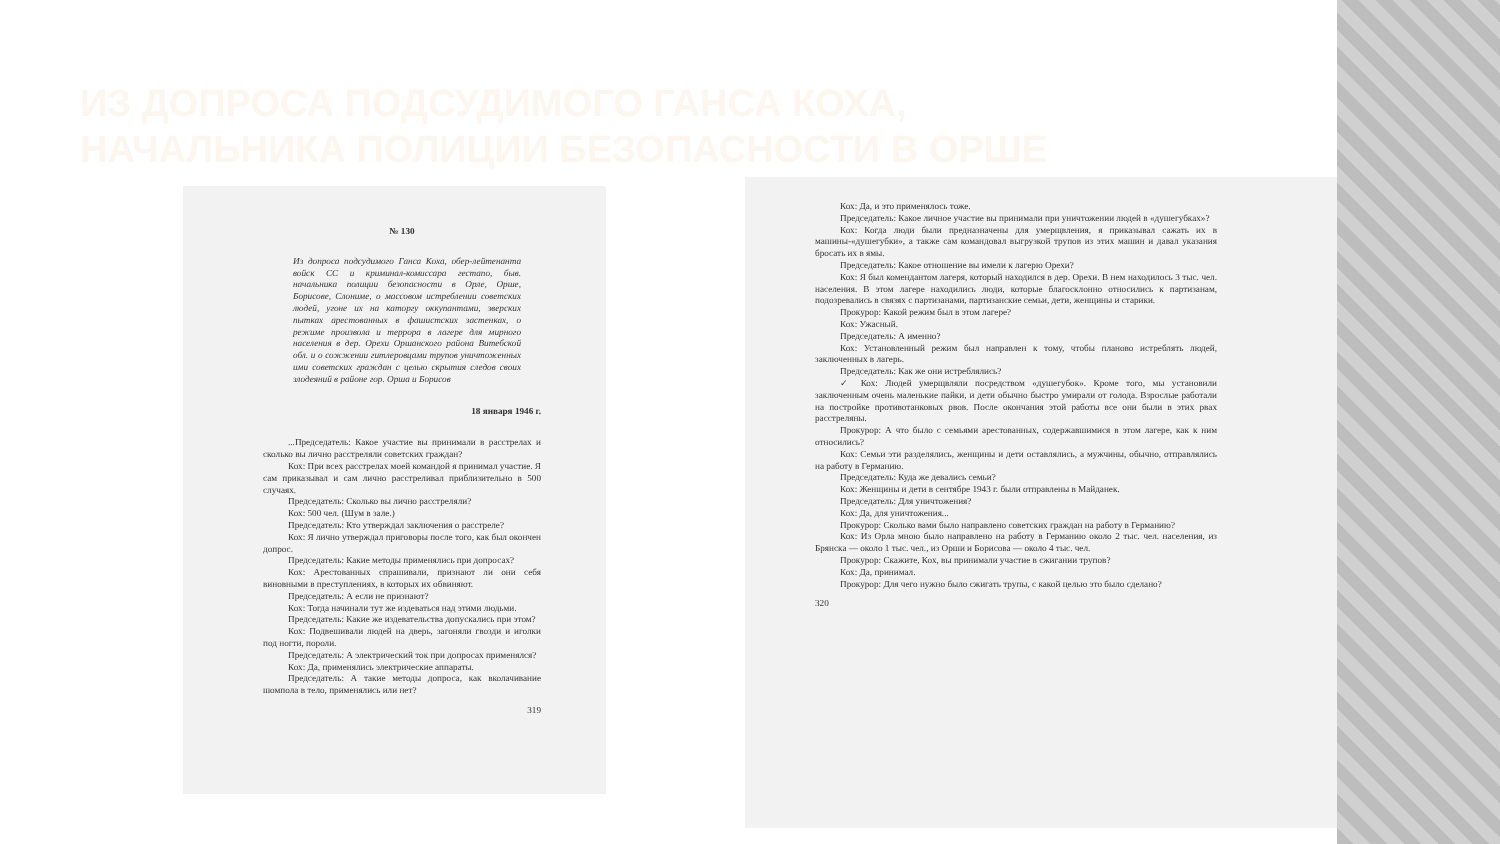ИЗ ДОПРОСА ПОДСУДИМОГО ГАНСА КОХА, НАЧАЛЬНИКА ПОЛИЦИИ БЕЗОПАСНОСТИ В ОРШЕ
№ 130
Из допроса подсудимого Ганса Коха, обер-лейтенанта войск СС и криминал-комиссара гестапо, быв. начальника полиции безопасности в Орле, Орше, Борисове, Слониме, о массовом истреблении советских людей, угоне их на каторгу оккупантами, зверских пытках арестованных в фашистских застенках, о режиме произвола и террора в лагере для мирного населения в дер. Орехи Оршанского района Витебской обл. и о сожжении гитлеровцами трупов уничтоженных ими советских граждан с целью скрытия следов своих злодеяний в районе гор. Орша и Борисов
18 января 1946 г.
...Председатель: Какое участие вы принимали в расстрелах и сколько вы лично расстреляли советских граждан?
Кох: При всех расстрелах моей командой я принимал участие. Я сам приказывал и сам лично расстреливал приблизительно в 500 случаях.
Председатель: Сколько вы лично расстреляли?
Кох: 500 чел. (Шум в зале.)
Председатель: Кто утверждал заключения о расстреле?
Кох: Я лично утверждал приговоры после того, как был окончен допрос.
Председатель: Какие методы применялись при допросах?
Кох: Арестованных спрашивали, признают ли они себя виновными в преступлениях, в которых их обвиняют.
Председатель: А если не признают?
Кох: Тогда начинали тут же издеваться над этими людьми.
Председатель: Какие же издевательства допускались при этом?
Кох: Подвешивали людей на дверь, загоняли гвозди и иголки под ногти, пороли.
Председатель: А электрический ток при допросах применялся?
Кох: Да, применялись электрические аппараты.
Председатель: А такие методы допроса, как вколачивание шомпола в тело, применялись или нет?
319
Кох: Да, и это применялось тоже.
Председатель: Какое личное участие вы принимали при уничтожении людей в «душегубках»?
Кох: Когда люди были предназначены для умерщвления, я приказывал сажать их в машины-«душегубки», а также сам командовал выгрузкой трупов из этих машин и давал указания бросать их в ямы.
Председатель: Какое отношение вы имели к лагерю Орехи?
Кох: Я был комендантом лагеря, который находился в дер. Орехи. В нем находилось 3 тыс. чел. населения. В этом лагере находились люди, которые благосклонно относились к партизанам, подозревались в связях с партизанами, партизанские семьи, дети, женщины и старики.
Прокурор: Какой режим был в этом лагере?
Кох: Ужасный.
Председатель: А именно?
Кох: Установленный режим был направлен к тому, чтобы планово истреблять людей, заключенных в лагерь.
Председатель: Как же они истреблялись?
✓ Кох: Людей умерщвляли посредством «душегубок». Кроме того, мы установили заключенным очень маленькие пайки, и дети обычно быстро умирали от голода. Взрослые работали на постройке противотанковых рвов. После окончания этой работы все они были в этих рвах расстреляны.
Прокурор: А что было с семьями арестованных, содержавшимися в этом лагере, как к ним относились?
Кох: Семьи эти разделялись, женщины и дети оставлялись, а мужчины, обычно, отправлялись на работу в Германию.
Председатель: Куда же девались семьи?
Кох: Женщины и дети в сентябре 1943 г. были отправлены в Майданек.
Председатель: Для уничтожения?
Кох: Да, для уничтожения...
Прокурор: Сколько вами было направлено советских граждан на работу в Германию?
Кох: Из Орла мною было направлено на работу в Германию около 2 тыс. чел. населения, из Брянска — около 1 тыс. чел., из Орши и Борисова — около 4 тыс. чел.
Прокурор: Скажите, Кох, вы принимали участие в сжигании трупов?
Кох: Да, принимал.
Прокурор: Для чего нужно было сжигать трупы, с какой целью это было сделано?
320